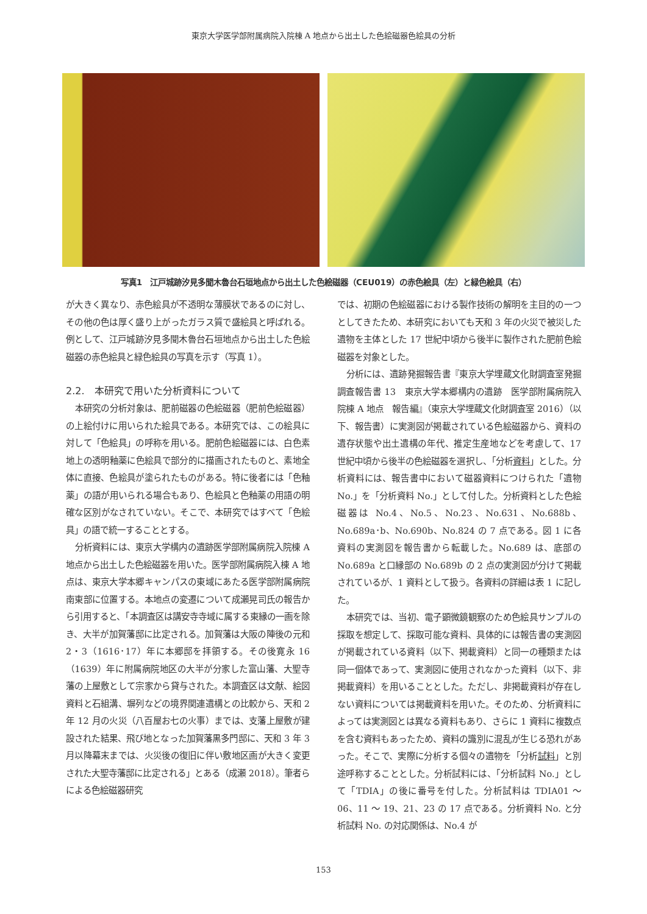東京大学医学部附属病院入院棟 A 地点から出土した色絵磁器色絵具の分析
写真1　江戸城跡汐見多聞木魯台石垣地点から出土した色絵磁器（CEU019）の赤色絵具（左）と緑色絵具（右）
が大きく異なり、赤色絵具が不透明な薄膜状であるのに対し、その他の色は厚く盛り上がったガラス質で盛絵具と呼ばれる。例として、江戸城跡汐見多聞木魯台石垣地点から出土した色絵磁器の赤色絵具と緑色絵具の写真を示す（写真 1）。
2.2.　本研究で用いた分析資料について
本研究の分析対象は、肥前磁器の色絵磁器（肥前色絵磁器）の上絵付けに用いられた絵具である。本研究では、この絵具に対して「色絵具」の呼称を用いる。肥前色絵磁器には、白色素地上の透明釉薬に色絵具で部分的に描画されたものと、素地全体に直接、色絵具が塗られたものがある。特に後者には「色釉薬」の語が用いられる場合もあり、色絵具と色釉薬の用語の明確な区別がなされていない。そこで、本研究ではすべて「色絵具」の語で統一することとする。
分析資料には、東京大学構内の遺跡医学部附属病院入院棟 A 地点から出土した色絵磁器を用いた。医学部附属病院入棟 A 地点は、東京大学本郷キャンパスの東域にあたる医学部附属病院南東部に位置する。本地点の変遷について成瀬晃司氏の報告から引用すると、「本調査区は講安寺寺域に属する東縁の一画を除き、大半が加賀藩邸に比定される。加賀藩は大阪の陣後の元和 2・3（1616･17）年に本郷邸を拝領する。その後寛永 16（1639）年に附属病院地区の大半が分家した富山藩、大聖寺藩の上屋敷として宗家から貸与された。本調査区は文献、絵図資料と石組溝、塀列などの境界関連遺構との比較から、天和 2 年 12 月の火災（八百屋お七の火事）までは、支藩上屋敷が建設された結果、飛び地となった加賀藩黒多門邸に、天和 3 年 3 月以降幕末までは、火災後の復旧に伴い敷地区画が大きく変更された大聖寺藩邸に比定される」とある（成瀬 2018）。筆者らによる色絵磁器研究
では、初期の色絵磁器における製作技術の解明を主目的の一つとしてきたため、本研究においても天和 3 年の火災で被災した遺物を主体とした 17 世紀中頃から後半に製作された肥前色絵磁器を対象とした。
分析には、遺跡発掘報告書『東京大学埋蔵文化財調査室発掘調査報告書 13　東京大学本郷構内の遺跡　医学部附属病院入院棟 A 地点　報告編』（東京大学埋蔵文化財調査室 2016）（以下、報告書）に実測図が掲載されている色絵磁器から、資料の遺存状態や出土遺構の年代、推定生産地などを考慮して、17 世紀中頃から後半の色絵磁器を選択し、「分析資料」とした。分析資料には、報告書中において磁器資料につけられた「遺物 No.」を「分析資料 No.」として付した。分析資料とした色絵磁器は No.4、No.5、No.23、No.631、No.688b、No.689a･b、No.690b、No.824 の 7 点である。図 1 に各資料の実測図を報告書から転載した。No.689 は、底部の No.689a と口縁部の No.689b の 2 点の実測図が分けて掲載されているが、1 資料として扱う。各資料の詳細は表 1 に記した。
本研究では、当初、電子顕微鏡観察のため色絵具サンプルの採取を想定して、採取可能な資料、具体的には報告書の実測図が掲載されている資料（以下、掲載資料）と同一の種類または同一個体であって、実測図に使用されなかった資料（以下、非掲載資料）を用いることとした。ただし、非掲載資料が存在しない資料については掲載資料を用いた。そのため、分析資料によっては実測図とは異なる資料もあり、さらに 1 資料に複数点を含む資料もあったため、資料の識別に混乱が生じる恐れがあった。そこで、実際に分析する個々の遺物を「分析試料」と別途呼称することとした。分析試料には、「分析試料 No.」として「TDIA」の後に番号を付した。分析試料は TDIA01 ～ 06、11 ～ 19、21、23 の 17 点である。分析資料 No. と分析試料 No. の対応関係は、No.4 が
153